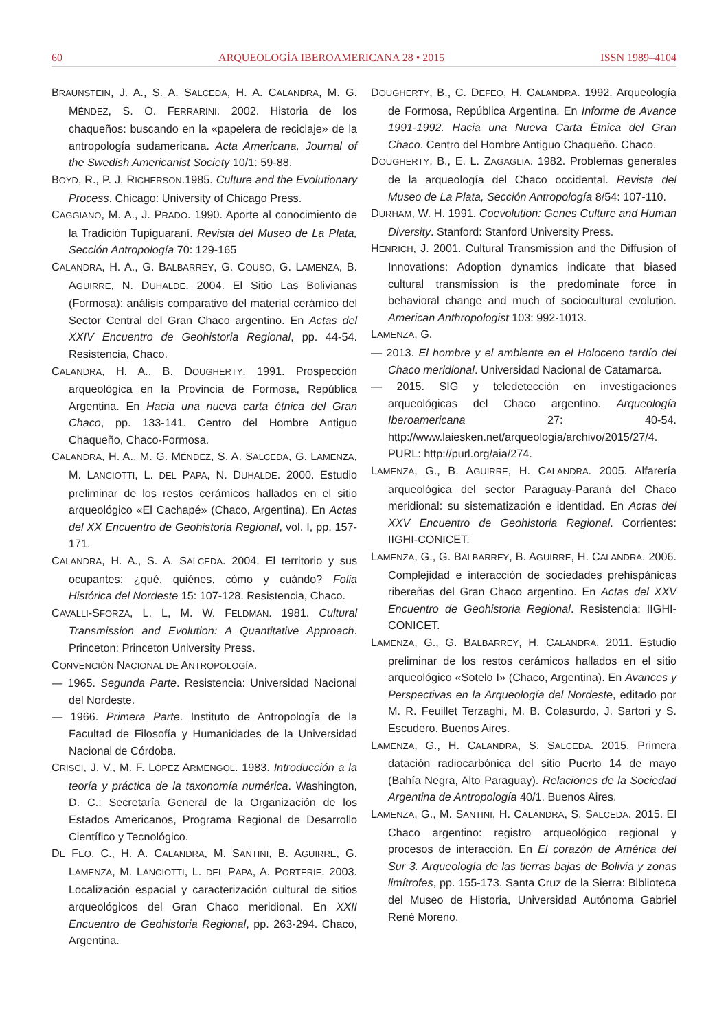60 ARQUEOLOGÍA IBEROAMERICANA 28 • 2015 ISSN 1989–4104
BRAUNSTEIN, J. A., S. A. SALCEDA, H. A. CALANDRA, M. G. MÉNDEZ, S. O. FERRARINI. 2002. Historia de los chaqueños: buscando en la «papelera de reciclaje» de la antropología sudamericana. Acta Americana, Journal of the Swedish Americanist Society 10/1: 59-88.
BOYD, R., P. J. RICHERSON.1985. Culture and the Evolutionary Process. Chicago: University of Chicago Press.
CAGGIANO, M. A., J. PRADO. 1990. Aporte al conocimiento de la Tradición Tupiguaraní. Revista del Museo de La Plata, Sección Antropología 70: 129-165
CALANDRA, H. A., G. BALBARREY, G. COUSO, G. LAMENZA, B. AGUIRRE, N. DUHALDE. 2004. El Sitio Las Bolivianas (Formosa): análisis comparativo del material cerámico del Sector Central del Gran Chaco argentino. En Actas del XXIV Encuentro de Geohistoria Regional, pp. 44-54. Resistencia, Chaco.
CALANDRA, H. A., B. DOUGHERTY. 1991. Prospección arqueológica en la Provincia de Formosa, República Argentina. En Hacia una nueva carta étnica del Gran Chaco, pp. 133-141. Centro del Hombre Antiguo Chaqueño, Chaco-Formosa.
CALANDRA, H. A., M. G. MÉNDEZ, S. A. SALCEDA, G. LAMENZA, M. LANCIOTTI, L. DEL PAPA, N. DUHALDE. 2000. Estudio preliminar de los restos cerámicos hallados en el sitio arqueológico «El Cachapé» (Chaco, Argentina). En Actas del XX Encuentro de Geohistoria Regional, vol. I, pp. 157-171.
CALANDRA, H. A., S. A. SALCEDA. 2004. El territorio y sus ocupantes: ¿qué, quiénes, cómo y cuándo? Folia Histórica del Nordeste 15: 107-128. Resistencia, Chaco.
CAVALLI-SFORZA, L. L, M. W. FELDMAN. 1981. Cultural Transmission and Evolution: A Quantitative Approach. Princeton: Princeton University Press.
CONVENCIÓN NACIONAL DE ANTROPOLOGÍA.
— 1965. Segunda Parte. Resistencia: Universidad Nacional del Nordeste.
— 1966. Primera Parte. Instituto de Antropología de la Facultad de Filosofía y Humanidades de la Universidad Nacional de Córdoba.
CRISCI, J. V., M. F. LÓPEZ ARMENGOL. 1983. Introducción a la teoría y práctica de la taxonomía numérica. Washington, D. C.: Secretaría General de la Organización de los Estados Americanos, Programa Regional de Desarrollo Científico y Tecnológico.
DE FEO, C., H. A. CALANDRA, M. SANTINI, B. AGUIRRE, G. LAMENZA, M. LANCIOTTI, L. DEL PAPA, A. PORTERIE. 2003. Localización espacial y caracterización cultural de sitios arqueológicos del Gran Chaco meridional. En XXII Encuentro de Geohistoria Regional, pp. 263-294. Chaco, Argentina.
DOUGHERTY, B., C. DEFEO, H. CALANDRA. 1992. Arqueología de Formosa, República Argentina. En Informe de Avance 1991-1992. Hacia una Nueva Carta Étnica del Gran Chaco. Centro del Hombre Antiguo Chaqueño. Chaco.
DOUGHERTY, B., E. L. ZAGAGLIA. 1982. Problemas generales de la arqueología del Chaco occidental. Revista del Museo de La Plata, Sección Antropología 8/54: 107-110.
DURHAM, W. H. 1991. Coevolution: Genes Culture and Human Diversity. Stanford: Stanford University Press.
HENRICH, J. 2001. Cultural Transmission and the Diffusion of Innovations: Adoption dynamics indicate that biased cultural transmission is the predominate force in behavioral change and much of sociocultural evolution. American Anthropologist 103: 992-1013.
LAMENZA, G.
— 2013. El hombre y el ambiente en el Holoceno tardío del Chaco meridional. Universidad Nacional de Catamarca.
— 2015. SIG y teledetección en investigaciones arqueológicas del Chaco argentino. Arqueología Iberoamericana 27: 40-54. http://www.laiesken.net/arqueologia/archivo/2015/27/4. PURL: http://purl.org/aia/274.
LAMENZA, G., B. AGUIRRE, H. CALANDRA. 2005. Alfarería arqueológica del sector Paraguay-Paraná del Chaco meridional: su sistematización e identidad. En Actas del XXV Encuentro de Geohistoria Regional. Corrientes: IIGHI-CONICET.
LAMENZA, G., G. BALBARREY, B. AGUIRRE, H. CALANDRA. 2006. Complejidad e interacción de sociedades prehispánicas ribereñas del Gran Chaco argentino. En Actas del XXV Encuentro de Geohistoria Regional. Resistencia: IIGHI-CONICET.
LAMENZA, G., G. BALBARREY, H. CALANDRA. 2011. Estudio preliminar de los restos cerámicos hallados en el sitio arqueológico «Sotelo I» (Chaco, Argentina). En Avances y Perspectivas en la Arqueología del Nordeste, editado por M. R. Feuillet Terzaghi, M. B. Colasurdo, J. Sartori y S. Escudero. Buenos Aires.
LAMENZA, G., H. CALANDRA, S. SALCEDA. 2015. Primera datación radiocarbónica del sitio Puerto 14 de mayo (Bahía Negra, Alto Paraguay). Relaciones de la Sociedad Argentina de Antropología 40/1. Buenos Aires.
LAMENZA, G., M. SANTINI, H. CALANDRA, S. SALCEDA. 2015. El Chaco argentino: registro arqueológico regional y procesos de interacción. En El corazón de América del Sur 3. Arqueología de las tierras bajas de Bolivia y zonas limítrofes, pp. 155-173. Santa Cruz de la Sierra: Biblioteca del Museo de Historia, Universidad Autónoma Gabriel René Moreno.